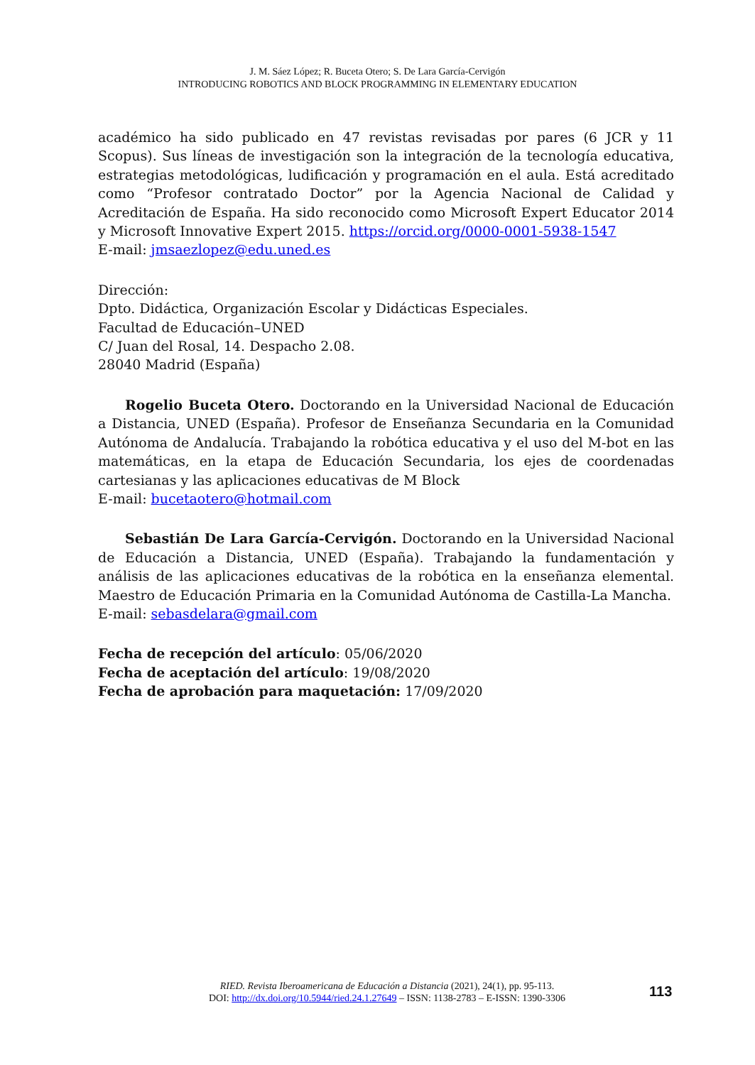J. M. Sáez López; R. Buceta Otero; S. De Lara García-Cervigón
INTRODUCING ROBOTICS AND BLOCK PROGRAMMING IN ELEMENTARY EDUCATION
académico ha sido publicado en 47 revistas revisadas por pares (6 JCR y 11 Scopus). Sus líneas de investigación son la integración de la tecnología educativa, estrategias metodológicas, ludificación y programación en el aula. Está acreditado como “Profesor contratado Doctor” por la Agencia Nacional de Calidad y Acreditación de España. Ha sido reconocido como Microsoft Expert Educator 2014 y Microsoft Innovative Expert 2015. https://orcid.org/0000-0001-5938-1547
E-mail: jmsaezlopez@edu.uned.es
Dirección:
Dpto. Didáctica, Organización Escolar y Didácticas Especiales.
Facultad de Educación–UNED
C/ Juan del Rosal, 14. Despacho 2.08.
28040 Madrid (España)
Rogelio Buceta Otero. Doctorando en la Universidad Nacional de Educación a Distancia, UNED (España). Profesor de Enseñanza Secundaria en la Comunidad Autónoma de Andalucía. Trabajando la robótica educativa y el uso del M-bot en las matemáticas, en la etapa de Educación Secundaria, los ejes de coordenadas cartesianas y las aplicaciones educativas de M Block
E-mail: bucetaotero@hotmail.com
Sebastián De Lara García-Cervigón. Doctorando en la Universidad Nacional de Educación a Distancia, UNED (España). Trabajando la fundamentación y análisis de las aplicaciones educativas de la robótica en la enseñanza elemental. Maestro de Educación Primaria en la Comunidad Autónoma de Castilla-La Mancha.
E-mail: sebasdelara@gmail.com
Fecha de recepción del artículo: 05/06/2020
Fecha de aceptación del artículo: 19/08/2020
Fecha de aprobación para maquetación: 17/09/2020
RIED. Revista Iberoamericana de Educación a Distancia (2021), 24(1), pp. 95-113.
DOI: http://dx.doi.org/10.5944/ried.24.1.27649 – ISSN: 1138-2783 – E-ISSN: 1390-3306
113